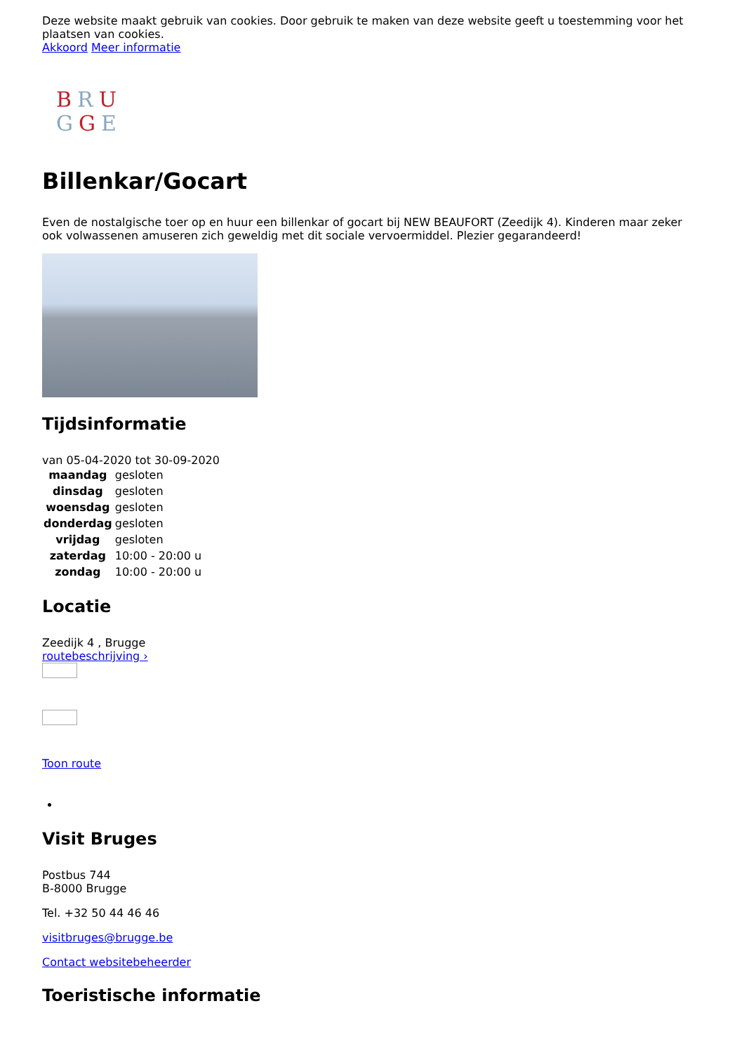Deze website maakt gebruik van cookies. Door gebruik te maken van deze website geeft u toestemming voor het plaatsen van cookies.
Akkoord Meer informatie
BRU
GGE
Billenkar/Gocart
Even de nostalgische toer op en huur een billenkar of gocart bij NEW BEAUFORT (Zeedijk 4). Kinderen maar zeker ook volwassenen amuseren zich geweldig met dit sociale vervoermiddel. Plezier gegarandeerd!
Tijdsinformatie
van 05-04-2020 tot 30-09-2020
| maandag | gesloten |
| dinsdag | gesloten |
| woensdag | gesloten |
| donderdag | gesloten |
| vrijdag | gesloten |
| zaterdag | 10:00 - 20:00 u |
| zondag | 10:00 - 20:00 u |
Locatie
Zeedijk 4 , Brugge
routebeschrijving ›
Toon route
Visit Bruges
Postbus 744
B-8000 Brugge
Tel. +32 50 44 46 46
visitbruges@brugge.be
Contact websitebeheerder
Toeristische informatie